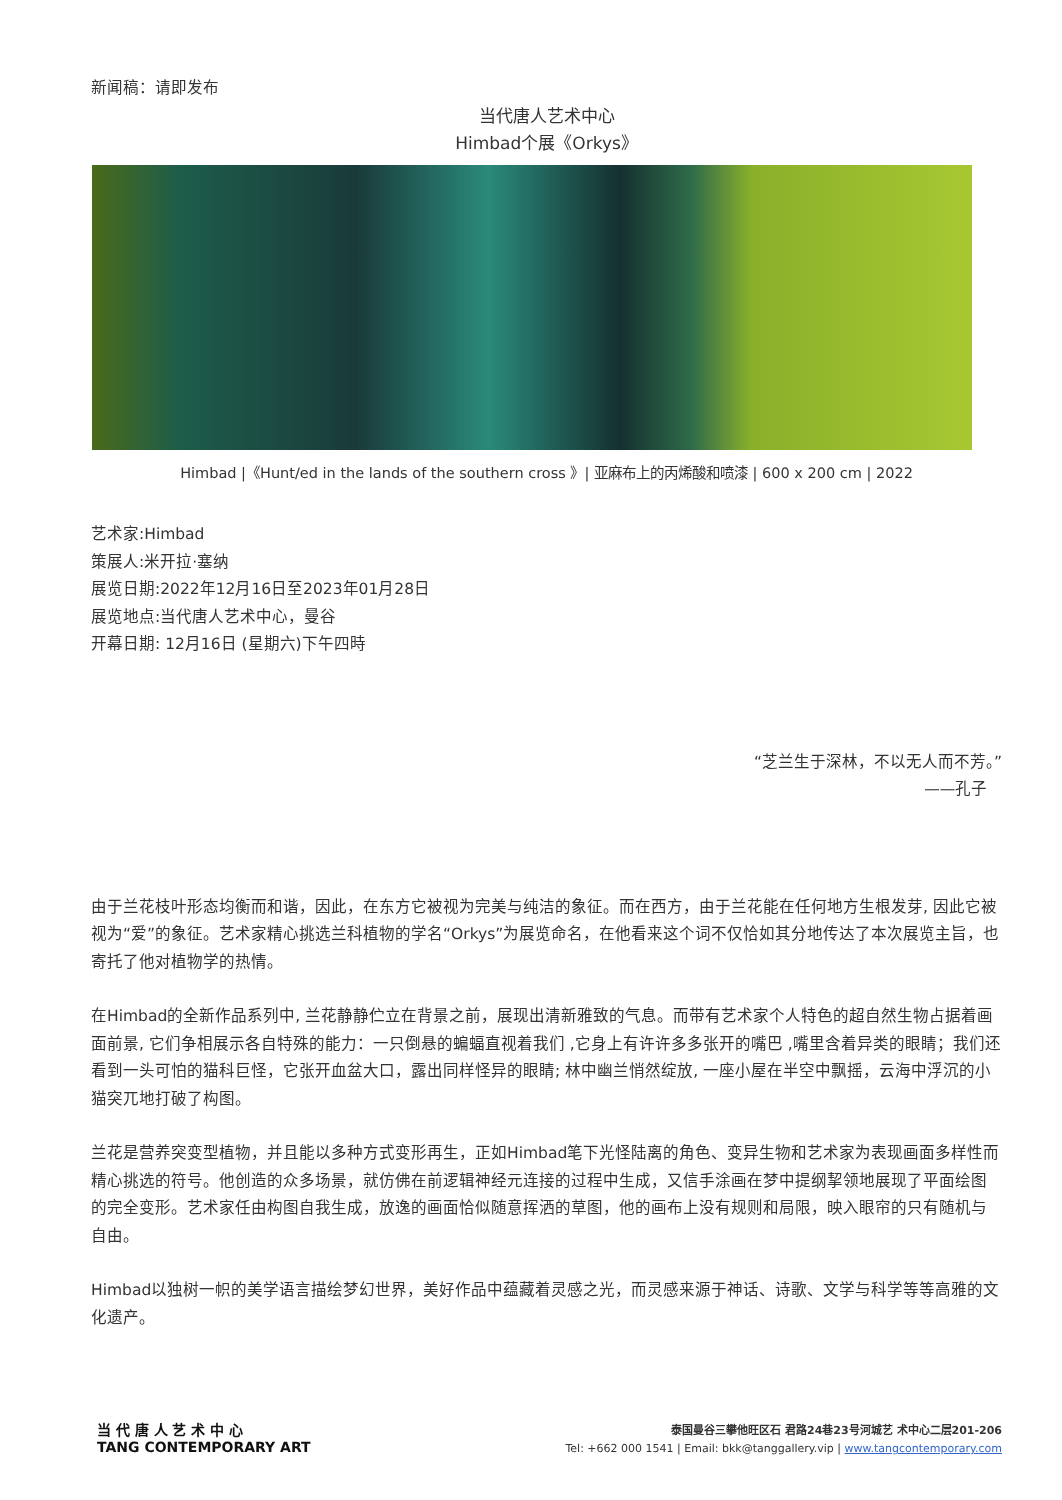新闻稿：请即发布
当代唐人艺术中心
Himbad个展《Orkys》
Himbad |《Hunt/ed in the lands of the southern cross 》| 亚麻布上的丙烯酸和喷漆 | 600 x 200 cm | 2022
艺术家:Himbad
策展人:米开拉·塞纳
展览日期:2022年12月16日至2023年01月28日
展览地点:当代唐人艺术中心，曼谷
开幕日期: 12月16日 (星期六)下午四時
“芝兰生于深林，不以无人而不芳。”
——孔子
由于兰花枝叶形态均衡而和谐，因此，在东方它被视为完美与纯洁的象征。而在西方，由于兰花能在任何地方生根发芽, 因此它被视为“爱”的象征。艺术家精心挑选兰科植物的学名“Orkys”为展览命名，在他看来这个词不仅恰如其分地传达了本次展览主旨，也寄托了他对植物学的热情。
在Himbad的全新作品系列中, 兰花静静伫立在背景之前，展现出清新雅致的气息。而带有艺术家个人特色的超自然生物占据着画面前景, 它们争相展示各自特殊的能力：一只倒悬的蝙蝠直视着我们 ,它身上有许许多多张开的嘴巴 ,嘴里含着异类的眼睛；我们还看到一头可怕的猫科巨怪，它张开血盆大口，露出同样怪异的眼睛; 林中幽兰悄然绽放, 一座小屋在半空中飘摇，云海中浮沉的小猫突兀地打破了构图。
兰花是营养突变型植物，并且能以多种方式变形再生，正如Himbad笔下光怪陆离的角色、变异生物和艺术家为表现画面多样性而精心挑选的符号。他创造的众多场景，就仿佛在前逻辑神经元连接的过程中生成，又信手涂画在梦中提纲挈领地展现了平面绘图的完全变形。艺术家任由构图自我生成，放逸的画面恰似随意挥洒的草图，他的画布上没有规则和局限，映入眼帘的只有随机与自由。
Himbad以独树一帜的美学语言描绘梦幻世界，美好作品中蕴藏着灵感之光，而灵感来源于神话、诗歌、文学与科学等等高雅的文化遗产。
当 代 唐 人 艺 术 中 心
TANG CONTEMPORARY ART
泰国曼谷三攀他旺区石 君路24巷23号河城艺 术中心二层201-206
Tel: +662 000 1541 | Email: bkk@tanggallery.vip | www.tangcontemporary.com